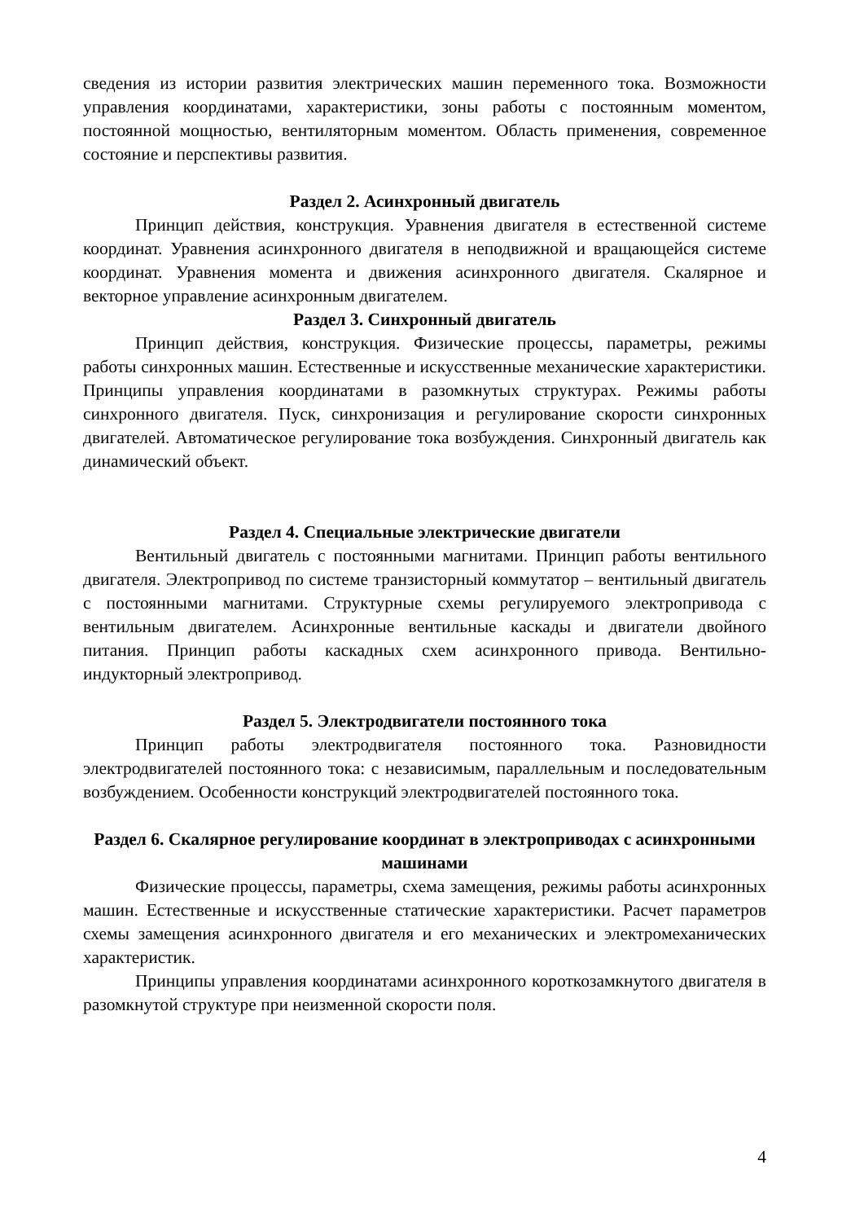сведения из истории развития электрических машин переменного тока. Возможности управления координатами, характеристики, зоны работы с постоянным моментом, постоянной мощностью, вентиляторным моментом. Область применения, современное состояние и перспективы развития.
Раздел 2. Асинхронный двигатель
Принцип действия, конструкция. Уравнения двигателя в естественной системе координат. Уравнения асинхронного двигателя в неподвижной и вращающейся системе координат. Уравнения момента и движения асинхронного двигателя. Скалярное и векторное управление асинхронным двигателем.
Раздел 3. Синхронный двигатель
Принцип действия, конструкция. Физические процессы, параметры, режимы работы синхронных машин. Естественные и искусственные механические характеристики. Принципы управления координатами в разомкнутых структурах. Режимы работы синхронного двигателя. Пуск, синхронизация и регулирование скорости синхронных двигателей. Автоматическое регулирование тока возбуждения. Синхронный двигатель как динамический объект.
Раздел 4. Специальные электрические двигатели
Вентильный двигатель с постоянными магнитами. Принцип работы вентильного двигателя. Электропривод по системе транзисторный коммутатор – вентильный двигатель с постоянными магнитами. Структурные схемы регулируемого электропривода с вентильным двигателем. Асинхронные вентильные каскады и двигатели двойного питания. Принцип работы каскадных схем асинхронного привода. Вентильно-индукторный электропривод.
Раздел 5. Электродвигатели постоянного тока
Принцип работы электродвигателя постоянного тока. Разновидности электродвигателей постоянного тока: с независимым, параллельным и последовательным возбуждением. Особенности конструкций электродвигателей постоянного тока.
Раздел 6. Скалярное регулирование координат в электроприводах с асинхронными машинами
Физические процессы, параметры, схема замещения, режимы работы асинхронных машин. Естественные и искусственные статические характеристики. Расчет параметров схемы замещения асинхронного двигателя и его механических и электромеханических характеристик.
Принципы управления координатами асинхронного короткозамкнутого двигателя в разомкнутой структуре при неизменной скорости поля.
4